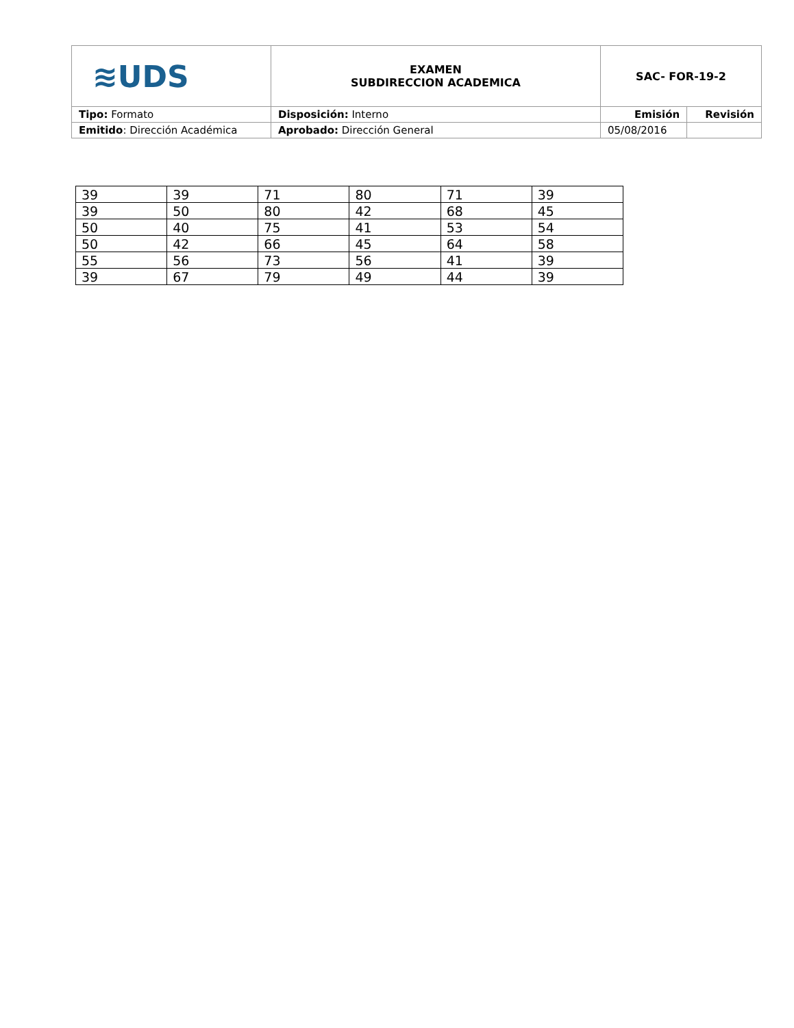| ≋UDS | EXAMEN SUBDIRECCION ACADEMICA | SAC- FOR-19-2 | |
| Tipo: Formato | Disposición: Interno | Emisión | Revisión |
| Emitido : Dirección Académica | Aprobado: Dirección General | 05/08/2016 | |
| 39 | 39 | 71 | 80 | 71 | 39 |
| 39 | 50 | 80 | 42 | 68 | 45 |
| 50 | 40 | 75 | 41 | 53 | 54 |
| 50 | 42 | 66 | 45 | 64 | 58 |
| 55 | 56 | 73 | 56 | 41 | 39 |
| 39 | 67 | 79 | 49 | 44 | 39 |